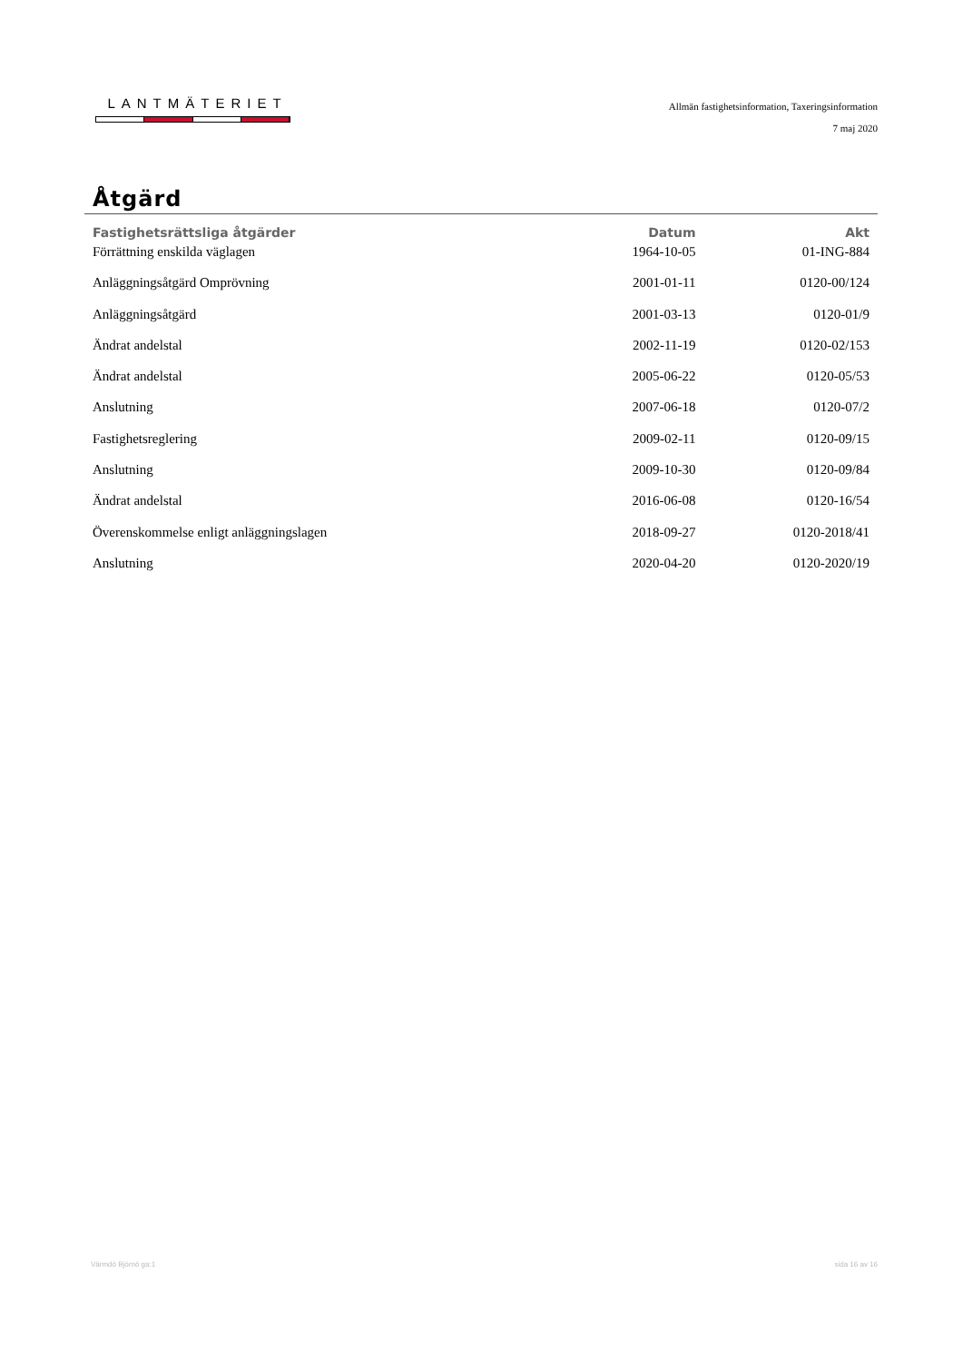LANTMÄTERIET
Allmän fastighetsinformation, Taxeringsinformation
7 maj 2020
Åtgärd
| Fastighetsrättsliga åtgärder | Datum | Akt |
| --- | --- | --- |
| Förrättning enskilda väglagen | 1964-10-05 | 01-ING-884 |
| Anläggningsåtgärd Omprövning | 2001-01-11 | 0120-00/124 |
| Anläggningsåtgärd | 2001-03-13 | 0120-01/9 |
| Ändrat andelstal | 2002-11-19 | 0120-02/153 |
| Ändrat andelstal | 2005-06-22 | 0120-05/53 |
| Anslutning | 2007-06-18 | 0120-07/2 |
| Fastighetsreglering | 2009-02-11 | 0120-09/15 |
| Anslutning | 2009-10-30 | 0120-09/84 |
| Ändrat andelstal | 2016-06-08 | 0120-16/54 |
| Överenskommelse enligt anläggningslagen | 2018-09-27 | 0120-2018/41 |
| Anslutning | 2020-04-20 | 0120-2020/19 |
Värmdö Björnö ga:1 sida 16 av 16